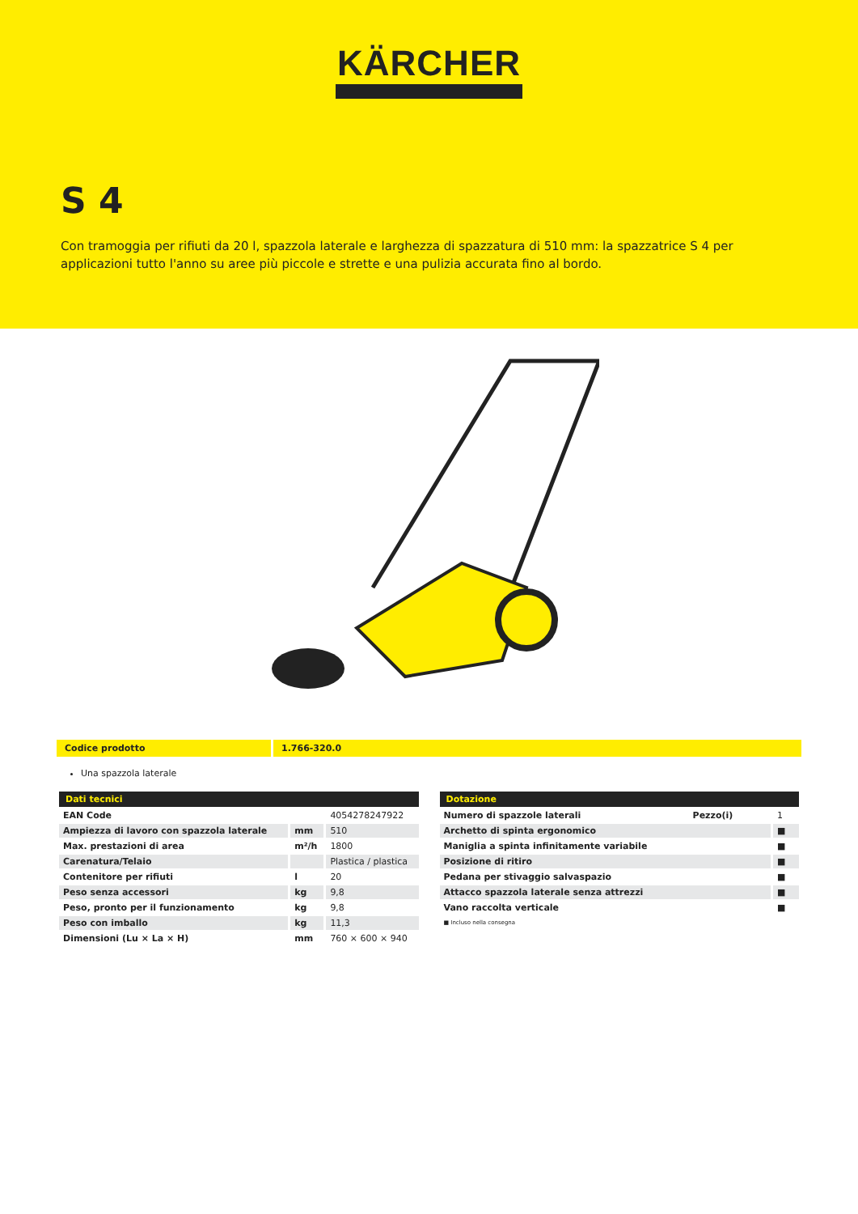KÄRCHER
S 4
Con tramoggia per rifiuti da 20 l, spazzola laterale e larghezza di spazzatura di 510 mm: la spazzatrice S 4 per applicazioni tutto l'anno su aree più piccole e strette e una pulizia accurata fino al bordo.
Codice prodotto 1.766-320.0
Una spazzola laterale
| Dati tecnici | | |
| --- | --- | --- |
| EAN Code | | 4054278247922 |
| Ampiezza di lavoro con spazzola laterale | mm | 510 |
| Max. prestazioni di area | m²/h | 1800 |
| Carenatura/Telaio | | Plastica / plastica |
| Contenitore per rifiuti | l | 20 |
| Peso senza accessori | kg | 9,8 |
| Peso, pronto per il funzionamento | kg | 9,8 |
| Peso con imballo | kg | 11,3 |
| Dimensioni (Lu × La × H) | mm | 760 × 600 × 940 |
| Dotazione | | |
| --- | --- | --- |
| Numero di spazzole laterali | Pezzo(i) | 1 |
| Archetto di spinta ergonomico | | ■ |
| Maniglia a spinta infinitamente variabile | | ■ |
| Posizione di ritiro | | ■ |
| Pedana per stivaggio salvaspazio | | ■ |
| Attacco spazzola laterale senza attrezzi | | ■ |
| Vano raccolta verticale | | ■ |
■ Incluso nella consegna